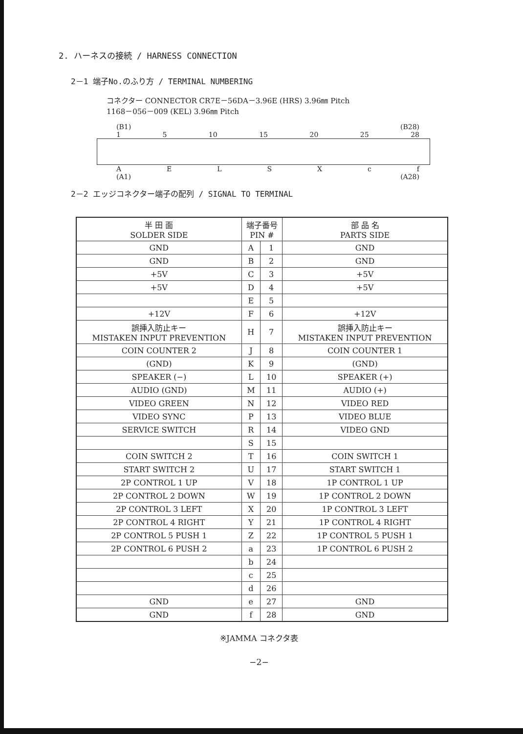2. ハーネスの接続 / HARNESS CONNECTION
2－1 端子No.のふり方 / TERMINAL NUMBERING
コネクター CONNECTOR CR7E－56DA－3.96E (HRS) 3.96㎜ Pitch
1168－056－009 (KEL) 3.96㎜ Pitch
(B1) (B28)
15 10 15 20 25 28
AELSXcf
(A1) (A28)
2－2 エッジコネクター端子の配列 / SIGNAL TO TERMINAL
| 半 田 面 SOLDER SIDE | 端子番号 PIN # | | 部 品 名 PARTS SIDE |
| --- | --- | --- | --- |
| GND | A | 1 | GND |
| GND | B | 2 | GND |
| +5V | C | 3 | +5V |
| +5V | D | 4 | +5V |
| | E | 5 | |
| +12V | F | 6 | +12V |
| 誤挿入防止キー MISTAKEN INPUT PREVENTION | H | 7 | 誤挿入防止キー MISTAKEN INPUT PREVENTION |
| COIN COUNTER 2 | J | 8 | COIN COUNTER 1 |
| (GND) | K | 9 | (GND) |
| SPEAKER (−) | L | 10 | SPEAKER (+) |
| AUDIO (GND) | M | 11 | AUDIO (+) |
| VIDEO GREEN | N | 12 | VIDEO RED |
| VIDEO SYNC | P | 13 | VIDEO BLUE |
| SERVICE SWITCH | R | 14 | VIDEO GND |
| | S | 15 | |
| COIN SWITCH 2 | T | 16 | COIN SWITCH 1 |
| START SWITCH 2 | U | 17 | START SWITCH 1 |
| 2P CONTROL 1 UP | V | 18 | 1P CONTROL 1 UP |
| 2P CONTROL 2 DOWN | W | 19 | 1P CONTROL 2 DOWN |
| 2P CONTROL 3 LEFT | X | 20 | 1P CONTROL 3 LEFT |
| 2P CONTROL 4 RIGHT | Y | 21 | 1P CONTROL 4 RIGHT |
| 2P CONTROL 5 PUSH 1 | Z | 22 | 1P CONTROL 5 PUSH 1 |
| 2P CONTROL 6 PUSH 2 | a | 23 | 1P CONTROL 6 PUSH 2 |
| | b | 24 | |
| | c | 25 | |
| | d | 26 | |
| GND | e | 27 | GND |
| GND | f | 28 | GND |
※JAMMA コネクタ表
−2−